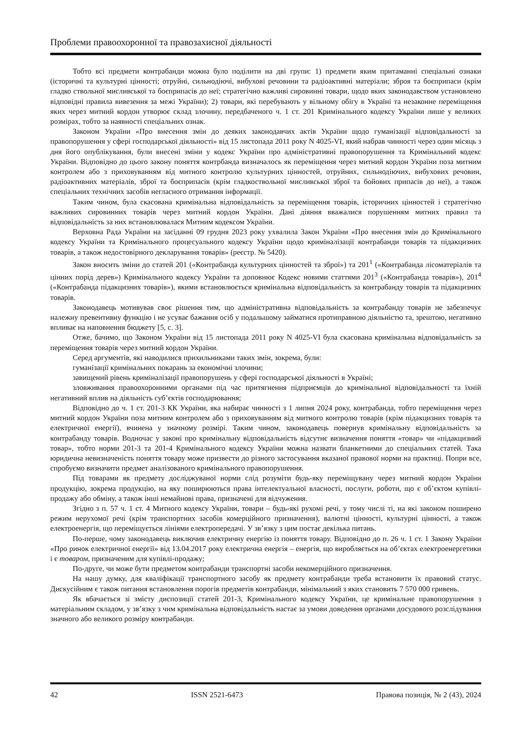Проблеми правоохоронної та правозахисної діяльності
Тобто всі предмети контрабанди можна було поділити на дві групи: 1) предмети яким притаманні спеціальні ознаки (історичні та культурні цінності; отруйні, сильнодіючі, вибухові речовини та радіоактивні матеріали; зброя та боєприпаси (крім гладко ствольної мисливської та боєприпасів до неї; стратегічно важливі сировинні товари, щодо яких законодавством установлено відповідні правила вивезення за межі України); 2) товари, які перебувають у вільному обігу в Україні та незаконне переміщення яких через митний кордон утворює склад злочину, передбаченого ч. 1 ст. 201 Кримінального кодексу України лише у великих розмірах, тобто за наявності спеціальних ознак.
Законом України «Про внесення змін до деяких законодавчих актів України щодо гуманізації відповідальності за правопорушення у сфері господарської діяльності» від 15 листопада 2011 року N 4025-VI, який набрав чинності через один місяць з дня його опублікування, були внесені зміни у кодекс України про адміністративні правопорушення та Кримінальний кодекс України. Відповідно до цього закону поняття контрбанда визначалось як переміщення через митний кордон України поза митним контролем або з приховуванням від митного контролю культурних цінностей, отруйних, сильнодіючих, вибухових речовин, радіоактивних матеріалів, зброї та боєприпасів (крім гладкоствольної мисливської зброї та бойових припасів до неї), а також спеціальних технічних засобів негласного отримання інформації.
Таким чином, була скасована кримінальна відповідальність за переміщення товарів, історичних цінностей і стратегічно важливих сировинних товарів через митний кордон України. Дані діяння вважалися порушенням митних правил та відповідальність за них встановлювалася Митним кодексом України.
Верховна Рада України на засіданні 09 грудня 2023 року ухвалила Закон України «Про внесення змін до Кримінального кодексу України та Кримінального процесуального кодексу України щодо криміналізації контрабанди товарів та підакцизних товарів, а також недостовірного декларування товарів» (реєстр. № 5420).
Закон вносить зміни до статей 201 («Контрабанда культурних цінностей та зброї») та 201<sup>1</sup> («Контрабанда лісоматеріалів та цінних порід дерев») Кримінального кодексу України та доповнює Кодекс новими статтями 201<sup>3</sup> («Контрабанда товарів»), 201<sup>4</sup> («Контрабанда підакцизних товарів»), якими встановлюється кримінальна відповідальність за контрабанду товарів та підакцизних товарів.
Законодавець мотивував своє рішення тим, що адміністративна відповідальність за контрабанду товарів не забезпечує належну превентивну функцію і не усуває бажання осіб у подальшому займатися протиправною діяльністю та, зрештою, негативно впливає на наповнення бюджету [5, с. 3].
Отже, бачимо, що Законом України від 15 листопада 2011 року N 4025-VI була скасована кримінальна відповідальність за переміщення товарів через митний кордон України.
Серед аргументів, які наводилися прихильниками таких змін, зокрема, були:
гуманізації кримінальних покарань за економічні злочини;
завищений рівень криміналізації правопорушень у сфері господарської діяльності в Україні;
зловживання правоохоронними органами під час притягнення підприємців до кримінальної відповідальності та їхній негативний вплив на діяльність суб’єктів господарювання;
Відповідно до ч. 1 ст. 201-3 КК України, яка набирає чинності з 1 липня 2024 року, контрабанда, тобто переміщення через митний кордон України поза митним контролем або з приховуванням від митного контролю товарів (крім підакцизних товарів та електричної енергії), вчинена у значному розмірі. Таким чином, законодавець повернув кримінальну відповідальність за контрабанду товарів. Водночас у законі про кримінальну відповідальність відсутнє визначення поняття «товар» чи «підакцизний товар», тобто норми 201-3 та 201-4 Кримінального кодексу України можна назвати бланкетними до спеціальних статей. Така юридична невизначеність поняття товару може призвести до різного застосування вказаної правової норми на практиці. Попри все, спробуємо визначити предмет аналізованого кримінального правопорушення.
Під товарами як предмету досліджуваної норми слід розуміти будь-яку переміщувану через митний кордон України продукцію, зокрема продукцію, на яку поширюються права інтелектуальної власності, послуги, роботи, що є об’єктом купівлі-продажу або обміну, а також інші немайнові права, призначені для відчуження.
Згідно з п. 57 ч. 1 ст. 4 Митного кодексу України, товари – будь-які рухомі речі, у тому числі ті, на які законом поширено режим нерухомої речі (крім транспортних засобів комерційного призначення), валютні цінності, культурні цінності, а також електроенергія, що переміщується лініями електропередачі. У зв’язку з цим постає декілька питань.
По-перше, чому законодавець виключив електричну енергію із поняття товару. Відповідно до п. 26 ч. 1 ст. 1 Закону України «Про ринок електричної енергії» від 13.04.2017 року електрична енергія – енергія, що виробляється на об’єктах електроенергетики і є товаром, призначеним для купівлі-продажу;
По-друге, чи може бути предметом контрабанди транспортні засоби некомерційного призначення.
На нашу думку, для кваліфікації транспортного засобу як предмету контрабанди треба встановити їх правовий статус. Дискусійним є також питання встановлення порогів предметів контрабанди, мінімальний з яких становить 7 570 000 гривень.
Як вбачається зі змісту диспозиції статей 201-3, Кримінального кодексу України, це кримінальне правопорушення з матеріальним складом, у зв’язку з чим кримінальна відповідальність настає за умови доведення органами досудового розслідування значного або великого розміру контрабанди.
42 ISSN 2521-6473 Правова позиція, № 2 (43), 2024